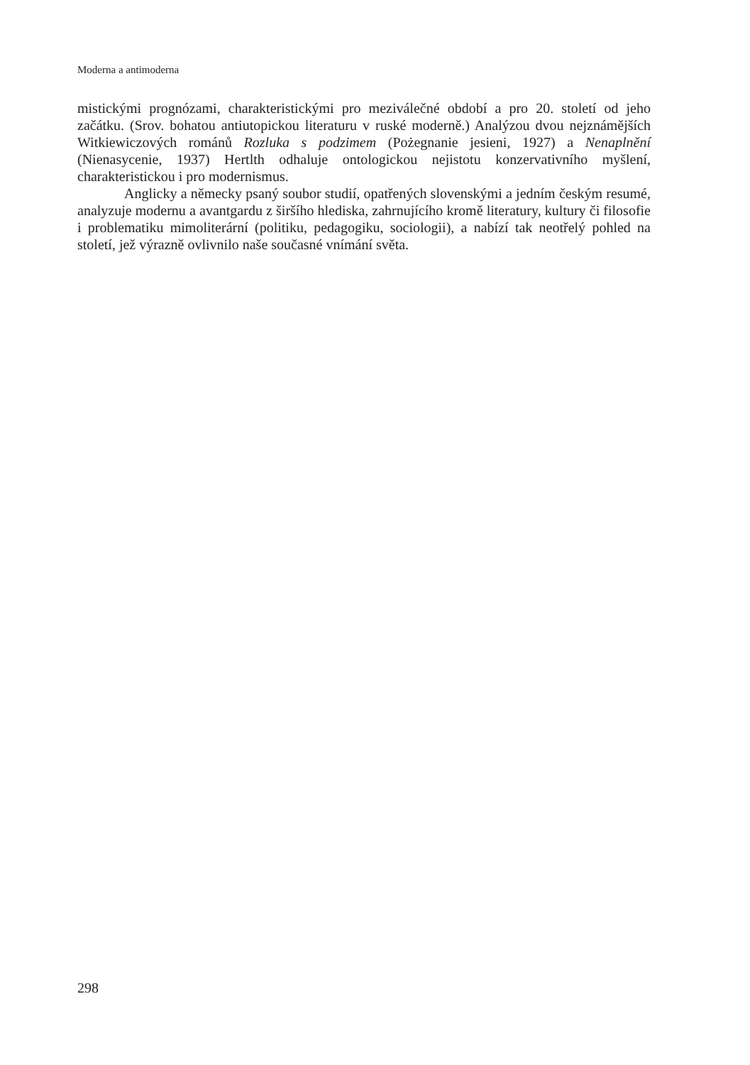Moderna a antimoderna
mistickými prognózami, charakteristickými pro meziválečné období a pro 20. století od jeho začátku. (Srov. bohatou antiutopickou literaturu v ruské moderně.) Analýzou dvou nejznámějších Witkiewiczových románů Rozluka s podzimem (Pożegnanie jesieni, 1927) a Nenaplnění (Nienasycenie, 1937) Hertlth odhaluje ontologickou nejistotu konzervativního myšlení, charakteristickou i pro modernismus.
Anglicky a německy psaný soubor studií, opatřených slovenskými a jedním českým resumé, analyzuje modernu a avantgardu z širšího hlediska, zahrnujícího kromě literatury, kultury či filosofie i problematiku mimoliterární (politiku, pedagogiku, sociologii), a nabízí tak neotřelý pohled na století, jež výrazně ovlivnilo naše současné vnímání světa.
298